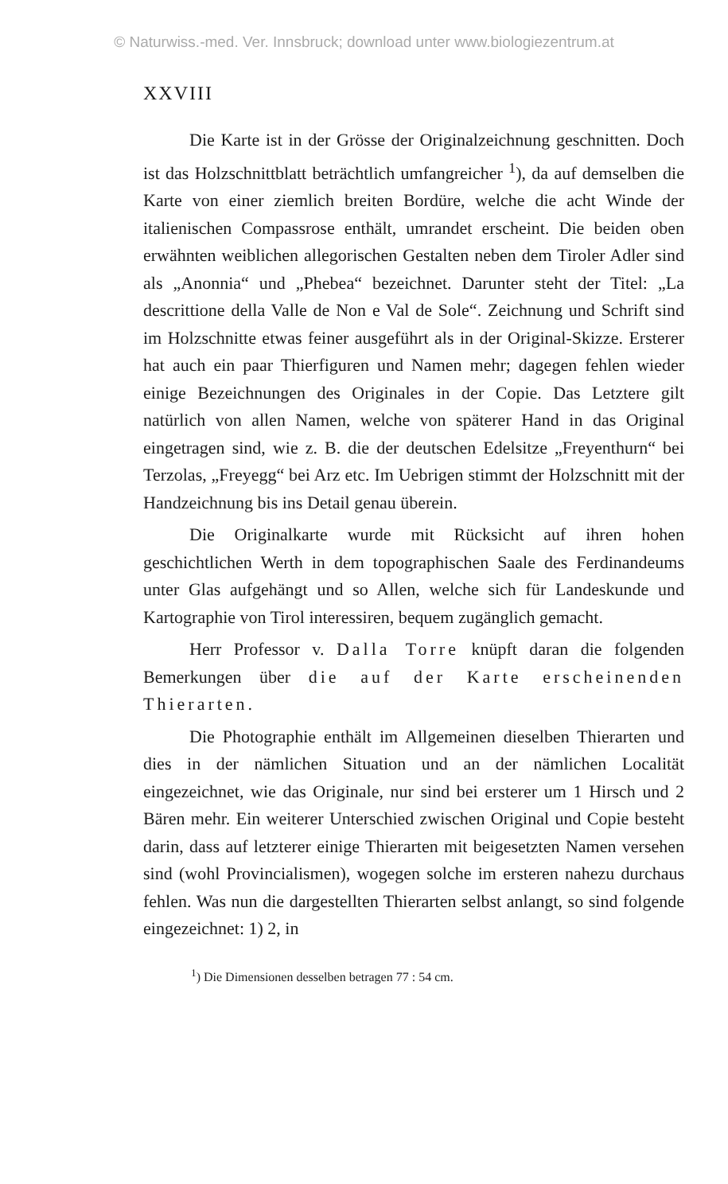© Naturwiss.-med. Ver. Innsbruck; download unter www.biologiezentrum.at
XXVIII
Die Karte ist in der Grösse der Originalzeichnung geschnitten. Doch ist das Holzschnittblatt beträchtlich umfangreicher <sup>1</sup>), da auf demselben die Karte von einer ziemlich breiten Bordüre, welche die acht Winde der italienischen Compassrose enthält, umrandet erscheint. Die beiden oben erwähnten weiblichen allegorischen Gestalten neben dem Tiroler Adler sind als „Anonnia“ und „Phebea“ bezeichnet. Darunter steht der Titel: „La descrittione della Valle de Non e Val de Sole“. Zeichnung und Schrift sind im Holzschnitte etwas feiner ausgeführt als in der Original-Skizze. Ersterer hat auch ein paar Thierfiguren und Namen mehr; dagegen fehlen wieder einige Bezeichnungen des Originales in der Copie. Das Letztere gilt natürlich von allen Namen, welche von späterer Hand in das Original eingetragen sind, wie z. B. die der deutschen Edelsitze „Freyenthurn“ bei Terzolas, „Freyegg“ bei Arz etc. Im Uebrigen stimmt der Holzschnitt mit der Handzeichnung bis ins Detail genau überein.
Die Originalkarte wurde mit Rücksicht auf ihren hohen geschichtlichen Werth in dem topographischen Saale des Ferdinandeums unter Glas aufgehängt und so Allen, welche sich für Landeskunde und Kartographie von Tirol interessiren, bequem zugänglich gemacht.
Herr Professor v. Dalla Torre knüpft daran die folgenden Bemerkungen über die auf der Karte erscheinenden Thierarten.
Die Photographie enthält im Allgemeinen dieselben Thierarten und dies in der nämlichen Situation und an der nämlichen Localität eingezeichnet, wie das Originale, nur sind bei ersterer um 1 Hirsch und 2 Bären mehr. Ein weiterer Unterschied zwischen Original und Copie besteht darin, dass auf letzterer einige Thierarten mit beigesetzten Namen versehen sind (wohl Provincialismen), wogegen solche im ersteren nahezu durchaus fehlen. Was nun die dargestellten Thierarten selbst anlangt, so sind folgende eingezeichnet: 1) 2, in
<sup>1</sup>) Die Dimensionen desselben betragen 77 : 54 cm.